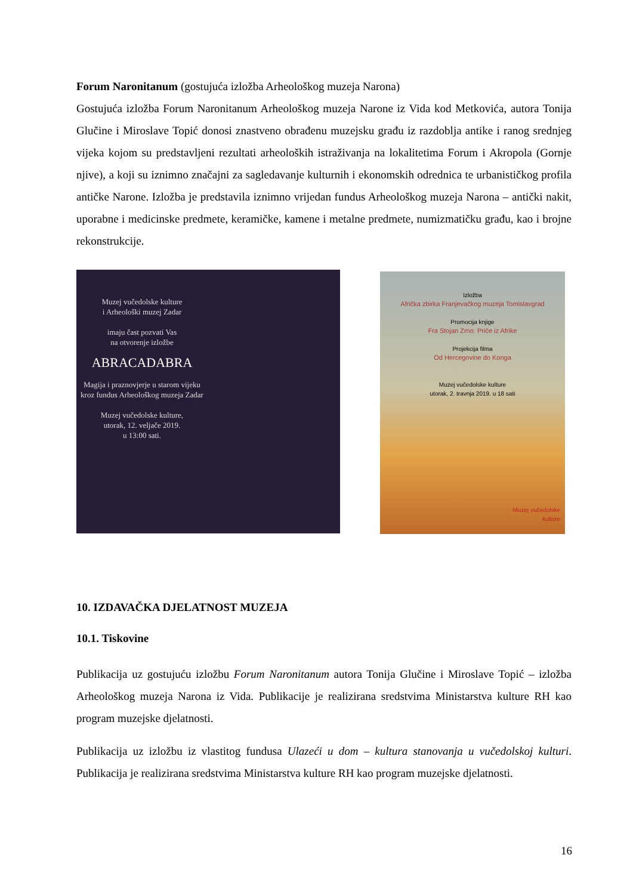Forum Naronitanum (gostujuća izložba Arheološkog muzeja Narona)
Gostujuća izložba Forum Naronitanum Arheološkog muzeja Narone iz Vida kod Metkovića, autora Tonija Glučine i Miroslave Topić donosi znastveno obrađenu muzejsku građu iz razdoblja antike i ranog srednjeg vijeka kojom su predstavljeni rezultati arheoloških istraživanja na lokalitetima Forum i Akropola (Gornje njive), a koji su iznimno značajni za sagledavanje kulturnih i ekonomskih odrednica te urbanističkog profila antičke Narone. Izložba je predstavila iznimno vrijedan fundus Arheološkog muzeja Narona – antički nakit, uporabne i medicinske predmete, keramičke, kamene i metalne predmete, numizmatičku građu, kao i brojne rekonstrukcije.
Muzej vučedolske kulture
i Arheološki muzej Zadar
imaju čast pozvati Vas
na otvorenje izložbe
ABRACADABRA
Magija i praznovjerje u starom vijeku kroz fundus Arheološkog muzeja Zadar
Muzej vučedolske kulture,
utorak, 12. veljače 2019.
u 13:00 sati.
Izložba
Afrička zbirka Franjevačkog muzeja Tomislavgrad
Promocija knjige
Fra Stojan Zrno: Priče iz Afrike
Projekcija filma
Od Hercegovine do Konga
Muzej vučedolske kulture
utorak, 2. travnja 2019. u 18 sati
Muzej vučedolske
kulture
10. IZDAVAČKA DJELATNOST MUZEJA
10.1. Tiskovine
Publikacija uz gostujuću izložbu Forum Naronitanum autora Tonija Glučine i Miroslave Topić – izložba Arheološkog muzeja Narona iz Vida. Publikacije je realizirana sredstvima Ministarstva kulture RH kao program muzejske djelatnosti.
Publikacija uz izložbu iz vlastitog fundusa Ulazeći u dom – kultura stanovanja u vučedolskoj kulturi. Publikacija je realizirana sredstvima Ministarstva kulture RH kao program muzejske djelatnosti.
16